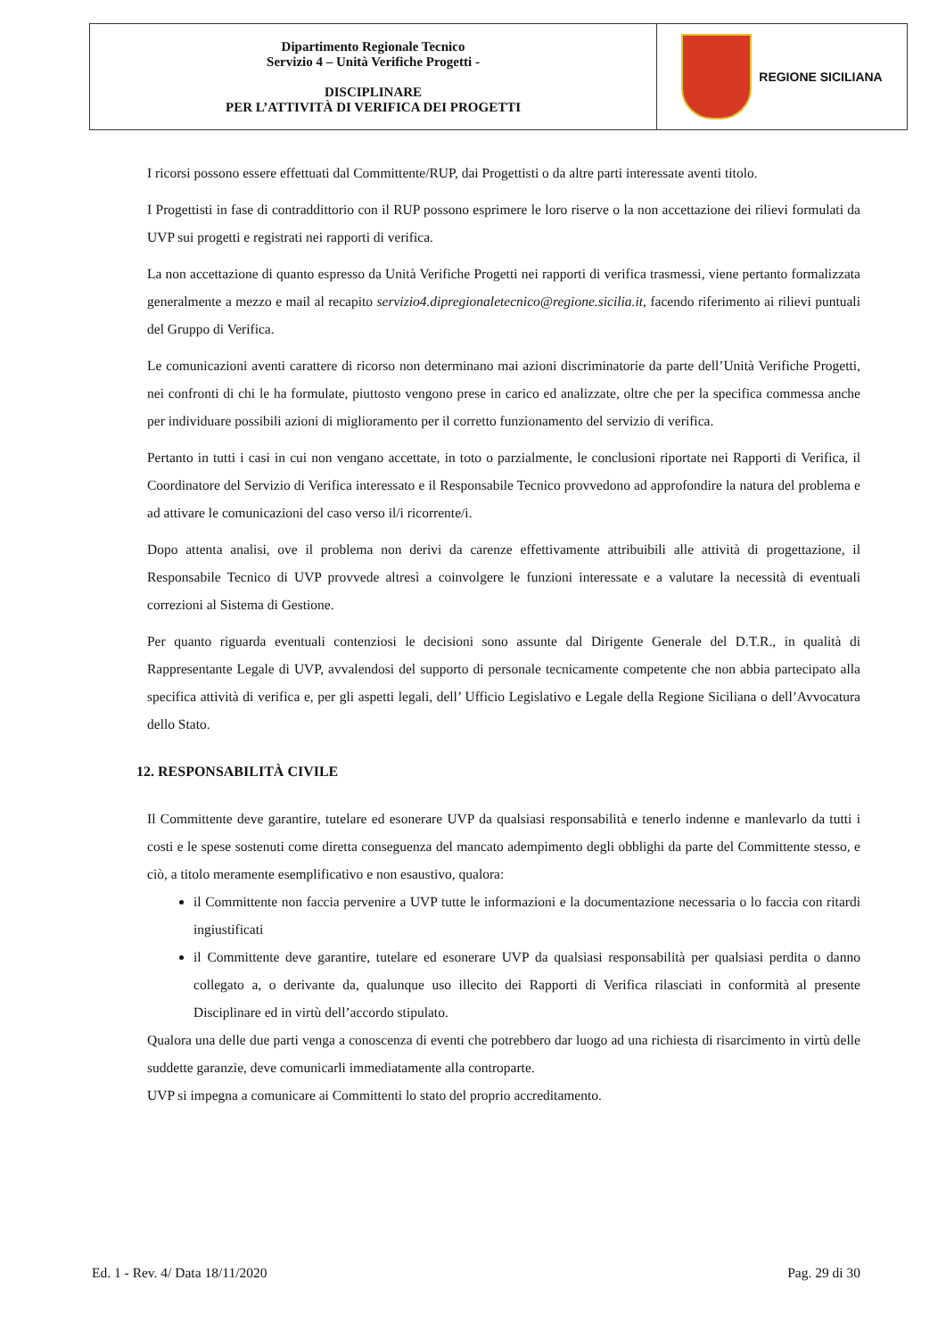| Dipartimento Regionale Tecnico Servizio 4 – Unità Verifiche Progetti - DISCIPLINARE PER L’ATTIVITÀ DI VERIFICA DEI PROGETTI | REGIONE SICILIANA |
I ricorsi possono essere effettuati dal Committente/RUP, dai Progettisti o da altre parti interessate aventi titolo.
I Progettisti in fase di contraddittorio con il RUP possono esprimere le loro riserve o la non accettazione dei rilievi formulati da UVP sui progetti e registrati nei rapporti di verifica.
La non accettazione di quanto espresso da Unità Verifiche Progetti nei rapporti di verifica trasmessi, viene pertanto formalizzata generalmente a mezzo e mail al recapito servizio4.dipregionaletecnico@regione.sicilia.it, facendo riferimento ai rilievi puntuali del Gruppo di Verifica.
Le comunicazioni aventi carattere di ricorso non determinano mai azioni discriminatorie da parte dell’Unità Verifiche Progetti, nei confronti di chi le ha formulate, piuttosto vengono prese in carico ed analizzate, oltre che per la specifica commessa anche per individuare possibili azioni di miglioramento per il corretto funzionamento del servizio di verifica.
Pertanto in tutti i casi in cui non vengano accettate, in toto o parzialmente, le conclusioni riportate nei Rapporti di Verifica, il Coordinatore del Servizio di Verifica interessato e il Responsabile Tecnico provvedono ad approfondire la natura del problema e ad attivare le comunicazioni del caso verso il/i ricorrente/i.
Dopo attenta analisi, ove il problema non derivi da carenze effettivamente attribuibili alle attività di progettazione, il Responsabile Tecnico di UVP provvede altresì a coinvolgere le funzioni interessate e a valutare la necessità di eventuali correzioni al Sistema di Gestione.
Per quanto riguarda eventuali contenziosi le decisioni sono assunte dal Dirigente Generale del D.T.R., in qualità di Rappresentante Legale di UVP, avvalendosi del supporto di personale tecnicamente competente che non abbia partecipato alla specifica attività di verifica e, per gli aspetti legali, dell’ Ufficio Legislativo e Legale della Regione Siciliana o dell’Avvocatura dello Stato.
12. RESPONSABILITÀ CIVILE
Il Committente deve garantire, tutelare ed esonerare UVP da qualsiasi responsabilità e tenerlo indenne e manlevarlo da tutti i costi e le spese sostenuti come diretta conseguenza del mancato adempimento degli obblighi da parte del Committente stesso, e ciò, a titolo meramente esemplificativo e non esaustivo, qualora:
il Committente non faccia pervenire a UVP tutte le informazioni e la documentazione necessaria o lo faccia con ritardi ingiustificati
il Committente deve garantire, tutelare ed esonerare UVP da qualsiasi responsabilità per qualsiasi perdita o danno collegato a, o derivante da, qualunque uso illecito dei Rapporti di Verifica rilasciati in conformità al presente Disciplinare ed in virtù dell’accordo stipulato.
Qualora una delle due parti venga a conoscenza di eventi che potrebbero dar luogo ad una richiesta di risarcimento in virtù delle suddette garanzie, deve comunicarli immediatamente alla controparte.
UVP si impegna a comunicare ai Committenti lo stato del proprio accreditamento.
Ed. 1 - Rev. 4/ Data 18/11/2020 Pag. 29 di 30